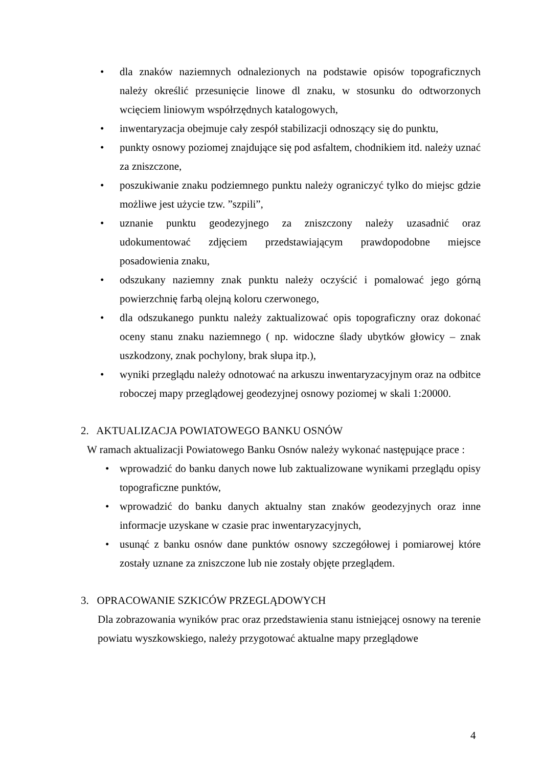• dla znaków naziemnych odnalezionych na podstawie opisów topograficznych należy określić przesunięcie linowe dl znaku, w stosunku do odtworzonych wcięciem liniowym współrzędnych katalogowych,
• inwentaryzacja obejmuje cały zespół stabilizacji odnoszący się do punktu,
• punkty osnowy poziomej znajdujące się pod asfaltem, chodnikiem itd. należy uznać za zniszczone,
• poszukiwanie znaku podziemnego punktu należy ograniczyć tylko do miejsc gdzie możliwe jest użycie tzw. ”szpili”,
• uznanie punktu geodezyjnego za zniszczony należy uzasadnić oraz udokumentować zdjęciem przedstawiającym prawdopodobne miejsce posadowienia znaku,
• odszukany naziemny znak punktu należy oczyścić i pomalować jego górną powierzchnię farbą olejną koloru czerwonego,
• dla odszukanego punktu należy zaktualizować opis topograficzny oraz dokonać oceny stanu znaku naziemnego ( np. widoczne ślady ubytków głowicy – znak uszkodzony, znak pochylony, brak słupa itp.),
• wyniki przeglądu należy odnotować na arkuszu inwentaryzacyjnym oraz na odbitce roboczej mapy przeglądowej geodezyjnej osnowy poziomej w skali 1:20000.
2. AKTUALIZACJA POWIATOWEGO BANKU OSNÓW
W ramach aktualizacji Powiatowego Banku Osnów należy wykonać następujące prace :
• wprowadzić do banku danych nowe lub zaktualizowane wynikami przeglądu opisy topograficzne punktów,
• wprowadzić do banku danych aktualny stan znaków geodezyjnych oraz inne informacje uzyskane w czasie prac inwentaryzacyjnych,
• usunąć z banku osnów dane punktów osnowy szczegółowej i pomiarowej które zostały uznane za zniszczone lub nie zostały objęte przeglądem.
3. OPRACOWANIE SZKICÓW PRZEGLĄDOWYCH
Dla zobrazowania wyników prac oraz przedstawienia stanu istniejącej osnowy na terenie powiatu wyszkowskiego, należy przygotować aktualne mapy przeglądowe
4